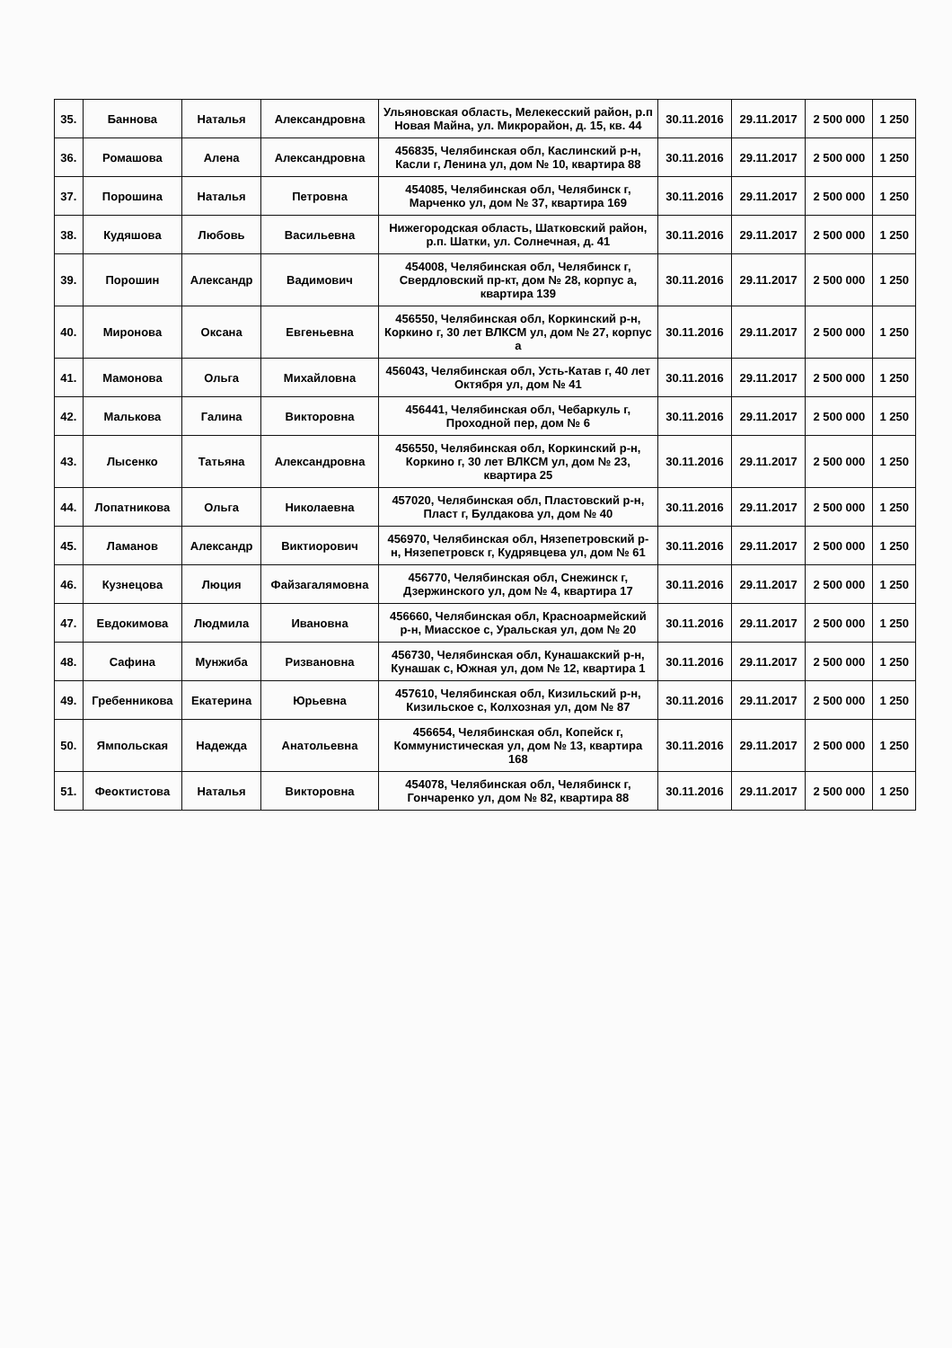| 35. | Баннова | Наталья | Александровна | Ульяновская область, Мелекесский район, р.п Новая Майна, ул. Микрорайон, д. 15, кв. 44 | 30.11.2016 | 29.11.2017 | 2 500 000 | 1 250 |
| 36. | Ромашова | Алена | Александровна | 456835, Челябинская обл, Каслинский р-н, Касли г, Ленина ул, дом № 10, квартира 88 | 30.11.2016 | 29.11.2017 | 2 500 000 | 1 250 |
| 37. | Порошина | Наталья | Петровна | 454085, Челябинская обл, Челябинск г, Марченко ул, дом № 37, квартира 169 | 30.11.2016 | 29.11.2017 | 2 500 000 | 1 250 |
| 38. | Кудяшова | Любовь | Васильевна | Нижегородская область, Шатковский район, р.п. Шатки, ул. Солнечная, д. 41 | 30.11.2016 | 29.11.2017 | 2 500 000 | 1 250 |
| 39. | Порошин | Александр | Вадимович | 454008, Челябинская обл, Челябинск г, Свердловский пр-кт, дом № 28, корпус а, квартира 139 | 30.11.2016 | 29.11.2017 | 2 500 000 | 1 250 |
| 40. | Миронова | Оксана | Евгеньевна | 456550, Челябинская обл, Коркинский р-н, Коркино г, 30 лет ВЛКСМ ул, дом № 27, корпус а | 30.11.2016 | 29.11.2017 | 2 500 000 | 1 250 |
| 41. | Мамонова | Ольга | Михайловна | 456043, Челябинская обл, Усть-Катав г, 40 лет Октября ул, дом № 41 | 30.11.2016 | 29.11.2017 | 2 500 000 | 1 250 |
| 42. | Малькова | Галина | Викторовна | 456441, Челябинская обл, Чебаркуль г, Проходной пер, дом № 6 | 30.11.2016 | 29.11.2017 | 2 500 000 | 1 250 |
| 43. | Лысенко | Татьяна | Александровна | 456550, Челябинская обл, Коркинский р-н, Коркино г, 30 лет ВЛКСМ ул, дом № 23, квартира 25 | 30.11.2016 | 29.11.2017 | 2 500 000 | 1 250 |
| 44. | Лопатникова | Ольга | Николаевна | 457020, Челябинская обл, Пластовский р-н, Пласт г, Булдакова ул, дом № 40 | 30.11.2016 | 29.11.2017 | 2 500 000 | 1 250 |
| 45. | Ламанов | Александр | Виктиорович | 456970, Челябинская обл, Нязепетровский р-н, Нязепетровск г, Кудрявцева ул, дом № 61 | 30.11.2016 | 29.11.2017 | 2 500 000 | 1 250 |
| 46. | Кузнецова | Люция | Файзагалямовна | 456770, Челябинская обл, Снежинск г, Дзержинского ул, дом № 4, квартира 17 | 30.11.2016 | 29.11.2017 | 2 500 000 | 1 250 |
| 47. | Евдокимова | Людмила | Ивановна | 456660, Челябинская обл, Красноармейский р-н, Миасское с, Уральская ул, дом № 20 | 30.11.2016 | 29.11.2017 | 2 500 000 | 1 250 |
| 48. | Сафина | Мунжиба | Ризвановна | 456730, Челябинская обл, Кунашакский р-н, Кунашак с, Южная ул, дом № 12, квартира 1 | 30.11.2016 | 29.11.2017 | 2 500 000 | 1 250 |
| 49. | Гребенникова | Екатерина | Юрьевна | 457610, Челябинская обл, Кизильский р-н, Кизильское с, Колхозная ул, дом № 87 | 30.11.2016 | 29.11.2017 | 2 500 000 | 1 250 |
| 50. | Ямпольская | Надежда | Анатольевна | 456654, Челябинская обл, Копейск г, Коммунистическая ул, дом № 13, квартира 168 | 30.11.2016 | 29.11.2017 | 2 500 000 | 1 250 |
| 51. | Феоктистова | Наталья | Викторовна | 454078, Челябинская обл, Челябинск г, Гончаренко ул, дом № 82, квартира 88 | 30.11.2016 | 29.11.2017 | 2 500 000 | 1 250 |